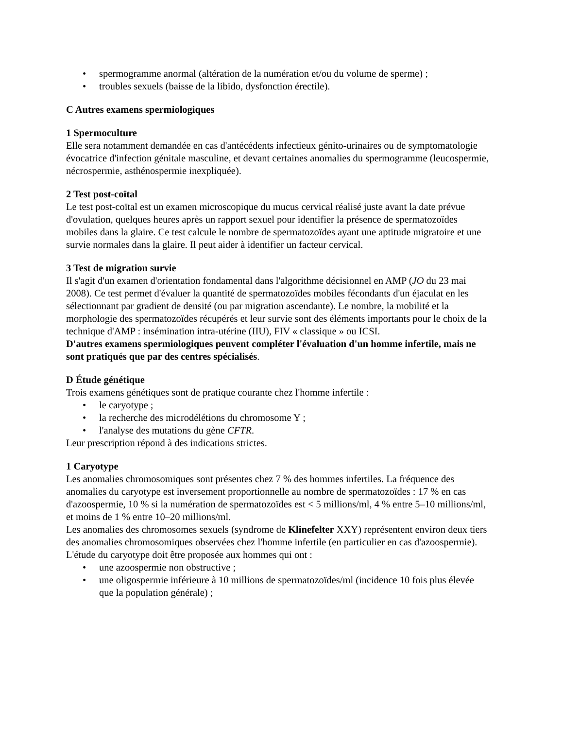• spermogramme anormal (altération de la numération et/ou du volume de sperme) ;
• troubles sexuels (baisse de la libido, dysfonction érectile).
C Autres examens spermiologiques
1 Spermoculture
Elle sera notamment demandée en cas d'antécédents infectieux génito-urinaires ou de symptomatologie évocatrice d'infection génitale masculine, et devant certaines anomalies du spermogramme (leucospermie, nécrospermie, asthénospermie inexpliquée).
2 Test post-coïtal
Le test post-coïtal est un examen microscopique du mucus cervical réalisé juste avant la date prévue d'ovulation, quelques heures après un rapport sexuel pour identifier la présence de spermatozoïdes mobiles dans la glaire. Ce test calcule le nombre de spermatozoïdes ayant une aptitude migratoire et une survie normales dans la glaire. Il peut aider à identifier un facteur cervical.
3 Test de migration survie
Il s'agit d'un examen d'orientation fondamental dans l'algorithme décisionnel en AMP (JO du 23 mai 2008). Ce test permet d'évaluer la quantité de spermatozoïdes mobiles fécondants d'un éjaculat en les sélectionnant par gradient de densité (ou par migration ascendante). Le nombre, la mobilité et la morphologie des spermatozoïdes récupérés et leur survie sont des éléments importants pour le choix de la technique d'AMP : insémination intra-utérine (IIU), FIV « classique » ou ICSI.
D'autres examens spermiologiques peuvent compléter l'évaluation d'un homme infertile, mais ne sont pratiqués que par des centres spécialisés.
D Étude génétique
Trois examens génétiques sont de pratique courante chez l'homme infertile :
• le caryotype ;
• la recherche des microdélétions du chromosome Y ;
• l'analyse des mutations du gène CFTR.
Leur prescription répond à des indications strictes.
1 Caryotype
Les anomalies chromosomiques sont présentes chez 7 % des hommes infertiles. La fréquence des anomalies du caryotype est inversement proportionnelle au nombre de spermatozoïdes : 17 % en cas d'azoospermie, 10 % si la numération de spermatozoïdes est < 5 millions/ml, 4 % entre 5–10 millions/ml, et moins de 1 % entre 10–20 millions/ml.
Les anomalies des chromosomes sexuels (syndrome de Klinefelter XXY) représentent environ deux tiers des anomalies chromosomiques observées chez l'homme infertile (en particulier en cas d'azoospermie). L'étude du caryotype doit être proposée aux hommes qui ont :
• une azoospermie non obstructive ;
• une oligospermie inférieure à 10 millions de spermatozoïdes/ml (incidence 10 fois plus élevée que la population générale) ;